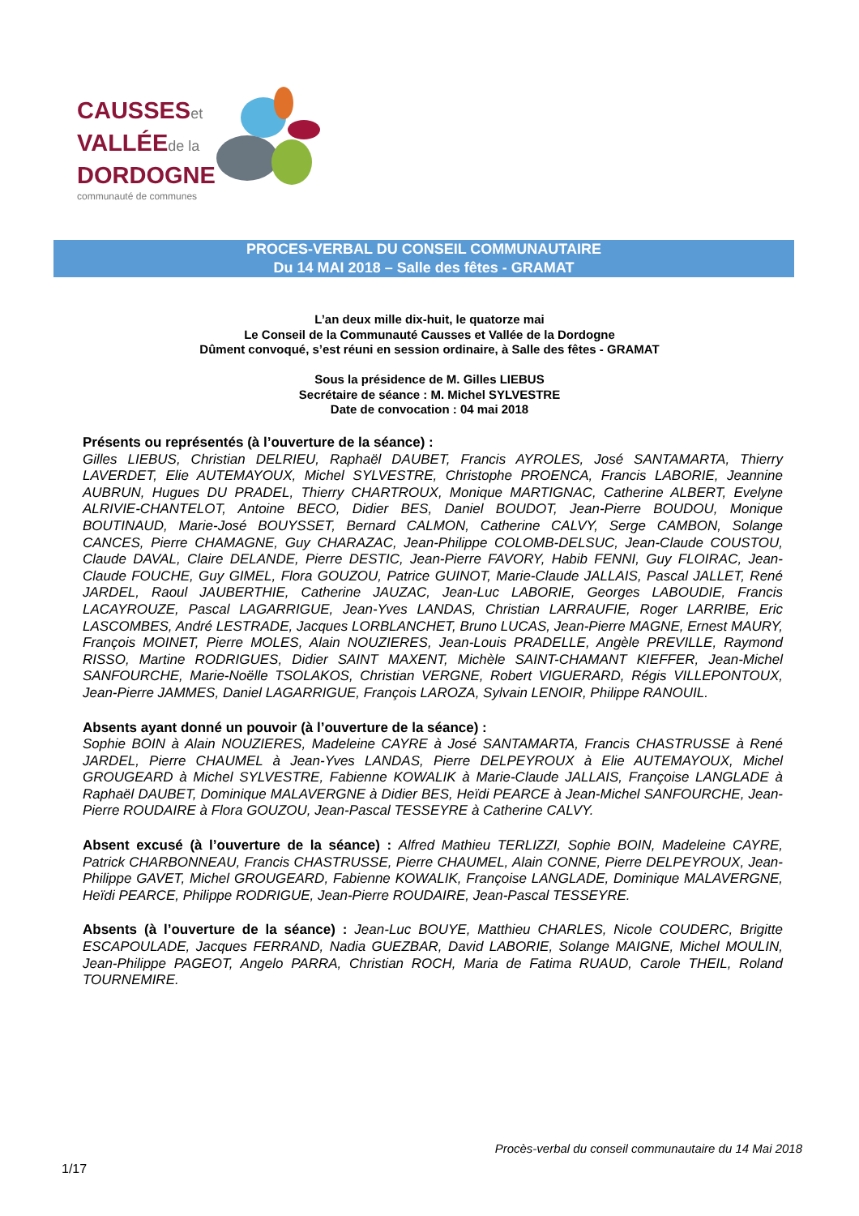CAUSSESet
VALLÉEde la
DORDOGNE
communauté de communes
PROCES-VERBAL DU CONSEIL COMMUNAUTAIRE
Du 14 MAI 2018 – Salle des fêtes - GRAMAT
L’an deux mille dix-huit, le quatorze mai
Le Conseil de la Communauté Causses et Vallée de la Dordogne
Dûment convoqué, s’est réuni en session ordinaire, à Salle des fêtes - GRAMAT
Sous la présidence de M. Gilles LIEBUS
Secrétaire de séance : M. Michel SYLVESTRE
Date de convocation : 04 mai 2018
Présents ou représentés (à l’ouverture de la séance) :
Gilles LIEBUS, Christian DELRIEU, Raphaël DAUBET, Francis AYROLES, José SANTAMARTA, Thierry LAVERDET, Elie AUTEMAYOUX, Michel SYLVESTRE, Christophe PROENCA, Francis LABORIE, Jeannine AUBRUN, Hugues DU PRADEL, Thierry CHARTROUX, Monique MARTIGNAC, Catherine ALBERT, Evelyne ALRIVIE-CHANTELOT, Antoine BECO, Didier BES, Daniel BOUDOT, Jean-Pierre BOUDOU, Monique BOUTINAUD, Marie-José BOUYSSET, Bernard CALMON, Catherine CALVY, Serge CAMBON, Solange CANCES, Pierre CHAMAGNE, Guy CHARAZAC, Jean-Philippe COLOMB-DELSUC, Jean-Claude COUSTOU, Claude DAVAL, Claire DELANDE, Pierre DESTIC, Jean-Pierre FAVORY, Habib FENNI, Guy FLOIRAC, Jean-Claude FOUCHE, Guy GIMEL, Flora GOUZOU, Patrice GUINOT, Marie-Claude JALLAIS, Pascal JALLET, René JARDEL, Raoul JAUBERTHIE, Catherine JAUZAC, Jean-Luc LABORIE, Georges LABOUDIE, Francis LACAYROUZE, Pascal LAGARRIGUE, Jean-Yves LANDAS, Christian LARRAUFIE, Roger LARRIBE, Eric LASCOMBES, André LESTRADE, Jacques LORBLANCHET, Bruno LUCAS, Jean-Pierre MAGNE, Ernest MAURY, François MOINET, Pierre MOLES, Alain NOUZIERES, Jean-Louis PRADELLE, Angèle PREVILLE, Raymond RISSO, Martine RODRIGUES, Didier SAINT MAXENT, Michèle SAINT-CHAMANT KIEFFER, Jean-Michel SANFOURCHE, Marie-Noëlle TSOLAKOS, Christian VERGNE, Robert VIGUERARD, Régis VILLEPONTOUX, Jean-Pierre JAMMES, Daniel LAGARRIGUE, François LAROZA, Sylvain LENOIR, Philippe RANOUIL.
Absents ayant donné un pouvoir (à l’ouverture de la séance) :
Sophie BOIN à Alain NOUZIERES, Madeleine CAYRE à José SANTAMARTA, Francis CHASTRUSSE à René JARDEL, Pierre CHAUMEL à Jean-Yves LANDAS, Pierre DELPEYROUX à Elie AUTEMAYOUX, Michel GROUGEARD à Michel SYLVESTRE, Fabienne KOWALIK à Marie-Claude JALLAIS, Françoise LANGLADE à Raphaël DAUBET, Dominique MALAVERGNE à Didier BES, Heïdi PEARCE à Jean-Michel SANFOURCHE, Jean-Pierre ROUDAIRE à Flora GOUZOU, Jean-Pascal TESSEYRE à Catherine CALVY.
Absent excusé (à l’ouverture de la séance) : Alfred Mathieu TERLIZZI, Sophie BOIN, Madeleine CAYRE, Patrick CHARBONNEAU, Francis CHASTRUSSE, Pierre CHAUMEL, Alain CONNE, Pierre DELPEYROUX, Jean-Philippe GAVET, Michel GROUGEARD, Fabienne KOWALIK, Françoise LANGLADE, Dominique MALAVERGNE, Heïdi PEARCE, Philippe RODRIGUE, Jean-Pierre ROUDAIRE, Jean-Pascal TESSEYRE.
Absents (à l’ouverture de la séance) : Jean-Luc BOUYE, Matthieu CHARLES, Nicole COUDERC, Brigitte ESCAPOULADE, Jacques FERRAND, Nadia GUEZBAR, David LABORIE, Solange MAIGNE, Michel MOULIN, Jean-Philippe PAGEOT, Angelo PARRA, Christian ROCH, Maria de Fatima RUAUD, Carole THEIL, Roland TOURNEMIRE.
Procès-verbal du conseil communautaire du 14 Mai 2018
1/17